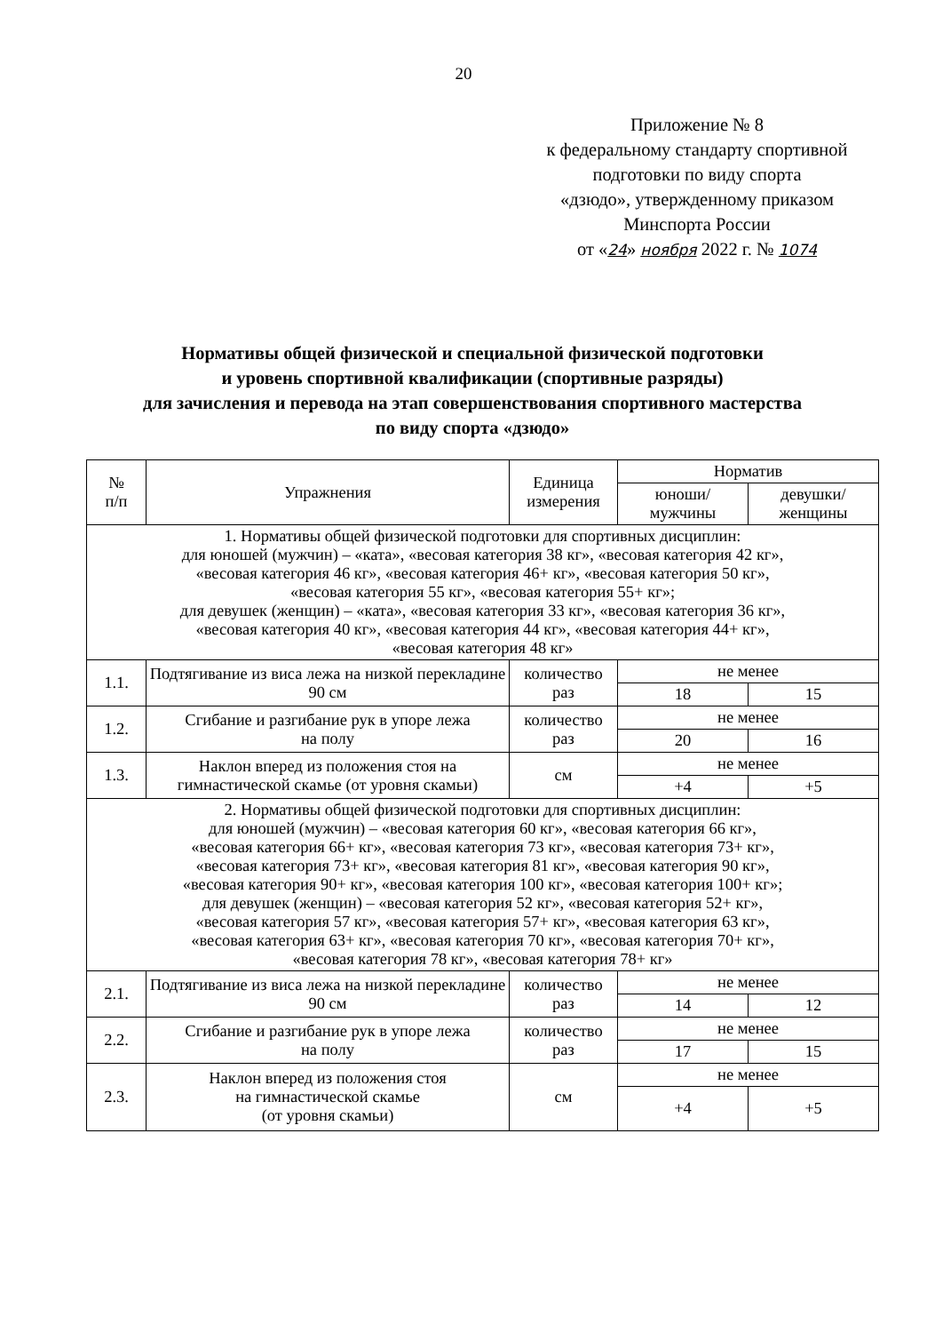20
Приложение № 8
к федеральному стандарту спортивной
подготовки по виду спорта
«дзюдо», утвержденному приказом
Минспорта России
от «24» ноября 2022 г. № 1074
Нормативы общей физической и специальной физической подготовки
и уровень спортивной квалификации (спортивные разряды)
для зачисления и перевода на этап совершенствования спортивного мастерства
по виду спорта «дзюдо»
| № п/п | Упражнения | Единица измерения | Норматив | |
| --- | --- | --- | --- | --- |
| | | | юноши/ мужчины | девушки/ женщины |
| 1. Нормативы общей физической подготовки для спортивных дисциплин: для юношей (мужчин) – «ката», «весовая категория 38 кг», «весовая категория 42 кг», «весовая категория 46 кг», «весовая категория 46+ кг», «весовая категория 50 кг», «весовая категория 55 кг», «весовая категория 55+ кг»; для девушек (женщин) – «ката», «весовая категория 33 кг», «весовая категория 36 кг», «весовая категория 40 кг», «весовая категория 44 кг», «весовая категория 44+ кг», «весовая категория 48 кг» | | | | |
| 1.1. | Подтягивание из виса лежа на низкой перекладине 90 см | количество раз | не менее | |
| | | | 18 | 15 |
| 1.2. | Сгибание и разгибание рук в упоре лежа на полу | количество раз | не менее | |
| | | | 20 | 16 |
| 1.3. | Наклон вперед из положения стоя на гимнастической скамье (от уровня скамьи) | см | не менее | |
| | | | +4 | +5 |
| 2. Нормативы общей физической подготовки для спортивных дисциплин: для юношей (мужчин) – «весовая категория 60 кг», «весовая категория 66 кг», «весовая категория 66+ кг», «весовая категория 73 кг», «весовая категория 73+ кг», «весовая категория 73+ кг», «весовая категория 81 кг», «весовая категория 90 кг», «весовая категория 90+ кг», «весовая категория 100 кг», «весовая категория 100+ кг»; для девушек (женщин) – «весовая категория 52 кг», «весовая категория 52+ кг», «весовая категория 57 кг», «весовая категория 57+ кг», «весовая категория 63 кг», «весовая категория 63+ кг», «весовая категория 70 кг», «весовая категория 70+ кг», «весовая категория 78 кг», «весовая категория 78+ кг» | | | | |
| 2.1. | Подтягивание из виса лежа на низкой перекладине 90 см | количество раз | не менее | |
| | | | 14 | 12 |
| 2.2. | Сгибание и разгибание рук в упоре лежа на полу | количество раз | не менее | |
| | | | 17 | 15 |
| 2.3. | Наклон вперед из положения стоя на гимнастической скамье (от уровня скамьи) | см | не менее | |
| | | | +4 | +5 |